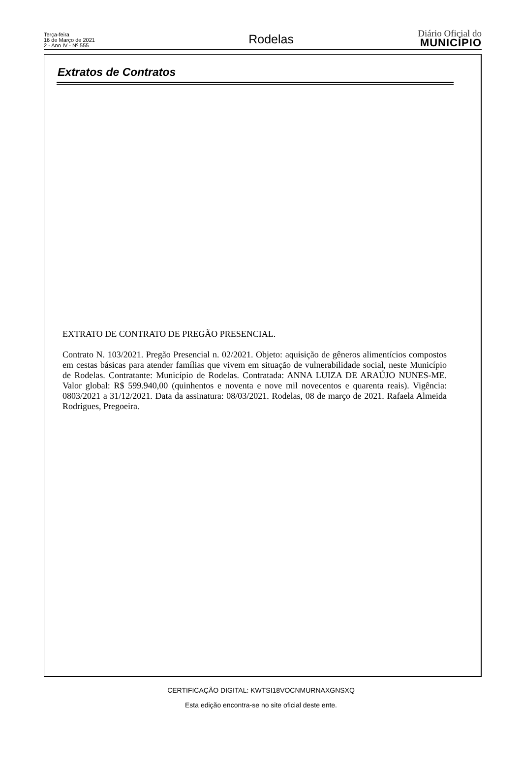Terça-feira
16 de Março de 2021
2 - Ano IV - Nº 555
Rodelas
Diário Oficial do
MUNICÍPIO
Extratos de Contratos
EXTRATO DE CONTRATO DE PREGÃO PRESENCIAL.
Contrato N. 103/2021. Pregão Presencial n. 02/2021. Objeto: aquisição de gêneros alimentícios compostos em cestas básicas para atender famílias que vivem em situação de vulnerabilidade social, neste Município de Rodelas. Contratante: Município de Rodelas. Contratada: ANNA LUIZA DE ARAÚJO NUNES-ME. Valor global: R$ 599.940,00 (quinhentos e noventa e nove mil novecentos e quarenta reais). Vigência: 0803/2021 a 31/12/2021. Data da assinatura: 08/03/2021. Rodelas, 08 de março de 2021. Rafaela Almeida Rodrigues, Pregoeira.
CERTIFICAÇÃO DIGITAL: KWTSI18VOCNMURNAXGNSXQ
Esta edição encontra-se no site oficial deste ente.